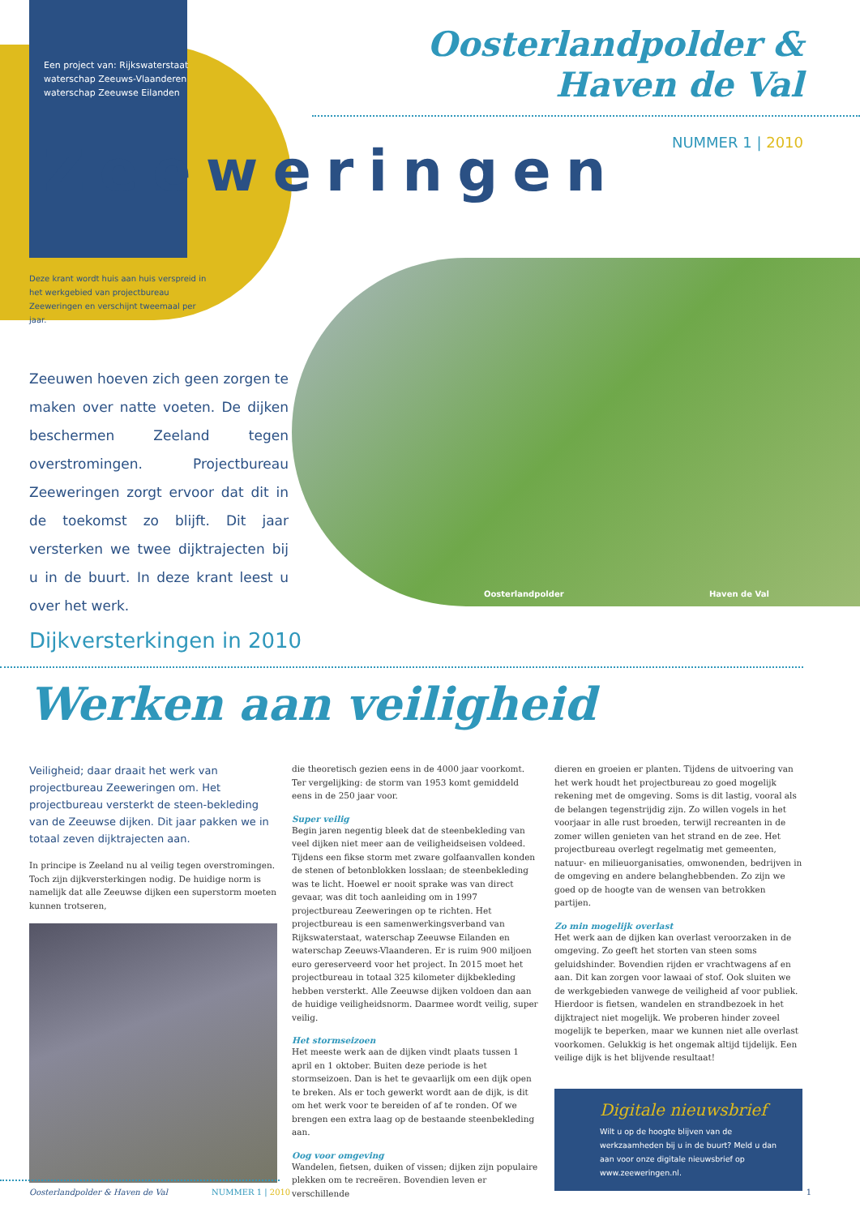Een project van: Rijkswaterstaat
waterschap Zeeuws-Vlaanderen
waterschap Zeeuwse Eilanden
Oosterlandpolder &
Haven de Val
NUMMER 1 | 2010 Zeeweringen
Deze krant wordt huis aan huis verspreid in het werkgebied van projectbureau Zeeweringen en verschijnt tweemaal per jaar.
Zeeuwen hoeven zich geen zorgen te maken over natte voeten. De dijken beschermen Zeeland tegen overstromingen. Projectbureau Zeeweringen zorgt ervoor dat dit in de toekomst zo blijft. Dit jaar versterken we twee dijktrajecten bij u in de buurt. In deze krant leest u over het werk.
Oosterlandpolder Haven de Val
Dijkversterkingen in 2010
Werken aan veiligheid
Veiligheid; daar draait het werk van projectbureau Zeeweringen om. Het projectbureau versterkt de steen-bekleding van de Zeeuwse dijken. Dit jaar pakken we in totaal zeven dijktrajecten aan.
In principe is Zeeland nu al veilig tegen overstromingen. Toch zijn dijkversterkingen nodig. De huidige norm is namelijk dat alle Zeeuwse dijken een superstorm moeten kunnen trotseren,
die theoretisch gezien eens in de 4000 jaar voorkomt. Ter vergelijking: de storm van 1953 komt gemiddeld eens in de 250 jaar voor.
Super veilig
Begin jaren negentig bleek dat de steenbekleding van veel dijken niet meer aan de veiligheidseisen voldeed. Tijdens een fikse storm met zware golfaanvallen konden de stenen of betonblokken losslaan; de steenbekleding was te licht. Hoewel er nooit sprake was van direct gevaar, was dit toch aanleiding om in 1997 projectbureau Zeeweringen op te richten. Het projectbureau is een samenwerkingsverband van Rijkswaterstaat, waterschap Zeeuwse Eilanden en waterschap Zeeuws-Vlaanderen. Er is ruim 900 miljoen euro gereserveerd voor het project. In 2015 moet het projectbureau in totaal 325 kilometer dijkbekleding hebben versterkt. Alle Zeeuwse dijken voldoen dan aan de huidige veiligheidsnorm. Daarmee wordt veilig, super veilig.
Het stormseizoen
Het meeste werk aan de dijken vindt plaats tussen 1 april en 1 oktober. Buiten deze periode is het stormseizoen. Dan is het te gevaarlijk om een dijk open te breken. Als er toch gewerkt wordt aan de dijk, is dit om het werk voor te bereiden of af te ronden. Of we brengen een extra laag op de bestaande steenbekleding aan.
Oog voor omgeving
Wandelen, fietsen, duiken of vissen; dijken zijn populaire plekken om te recreëren. Bovendien leven er verschillende
dieren en groeien er planten. Tijdens de uitvoering van het werk houdt het projectbureau zo goed mogelijk rekening met de omgeving. Soms is dit lastig, vooral als de belangen tegenstrijdig zijn. Zo willen vogels in het voorjaar in alle rust broeden, terwijl recreanten in de zomer willen genieten van het strand en de zee. Het projectbureau overlegt regelmatig met gemeenten, natuur- en milieuorganisaties, omwonenden, bedrijven in de omgeving en andere belanghebbenden. Zo zijn we goed op de hoogte van de wensen van betrokken partijen.
Zo min mogelijk overlast
Het werk aan de dijken kan overlast veroorzaken in de omgeving. Zo geeft het storten van steen soms geluidshinder. Bovendien rijden er vrachtwagens af en aan. Dit kan zorgen voor lawaai of stof. Ook sluiten we de werkgebieden vanwege de veiligheid af voor publiek. Hierdoor is fietsen, wandelen en strandbezoek in het dijktraject niet mogelijk. We proberen hinder zoveel mogelijk te beperken, maar we kunnen niet alle overlast voorkomen. Gelukkig is het ongemak altijd tijdelijk. Een veilige dijk is het blijvende resultaat!
Digitale nieuwsbrief
Wilt u op de hoogte blijven van de werkzaamheden bij u in de buurt? Meld u dan aan voor onze digitale nieuwsbrief op www.zeeweringen.nl.
Oosterlandpolder & Haven de Val NUMMER 1 | 2010 1